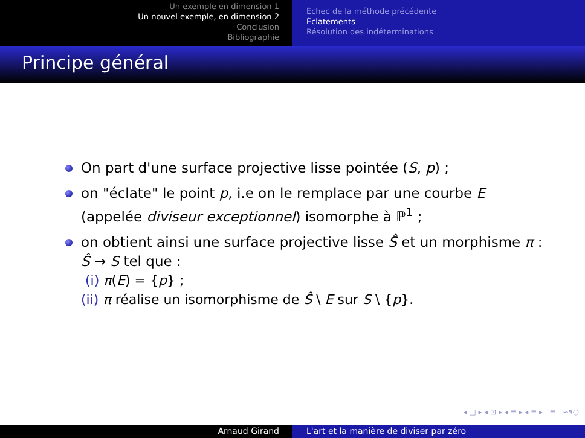Un exemple en dimension 1
Un nouvel exemple, en dimension 2
Conclusion
Bibliographie
Échec de la méthode précédente
Éclatements
Résolution des indéterminations
Principe général
On part d'une surface projective lisse pointée (S, p) ;
on "éclate" le point p, i.e on le remplace par une courbe E (appelée diviseur exceptionnel) isomorphe à ℙ<sup>1</sup> ;
on obtient ainsi une surface projective lisse Ŝ et un morphisme π : Ŝ → S tel que :
(i) π(E) = {p} ;
(ii) π réalise un isomorphisme de Ŝ \ E sur S \ {p}.
◂ □ ▸ ◂ ⊡ ▸ ◂ ≣ ▸ ◂ ≣ ▸ ≣ ∽۹◌
Arnaud Girand L'art et la manière de diviser par zéro